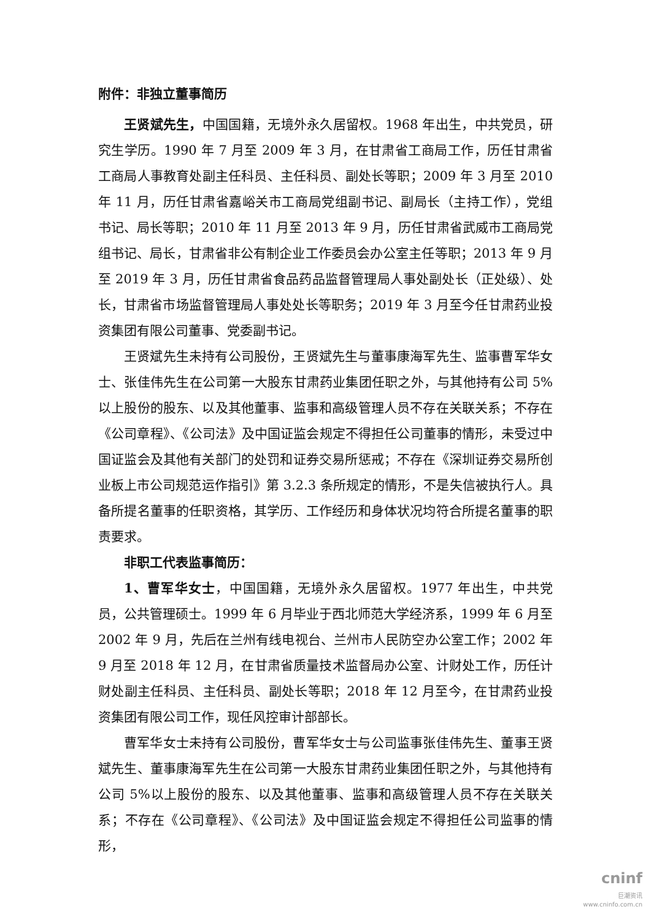附件：非独立董事简历
王贤斌先生，中国国籍，无境外永久居留权。1968 年出生，中共党员，研究生学历。1990 年 7 月至 2009 年 3 月，在甘肃省工商局工作，历任甘肃省工商局人事教育处副主任科员、主任科员、副处长等职；2009 年 3 月至 2010 年 11 月，历任甘肃省嘉峪关市工商局党组副书记、副局长（主持工作），党组书记、局长等职；2010 年 11 月至 2013 年 9 月，历任甘肃省武威市工商局党组书记、局长，甘肃省非公有制企业工作委员会办公室主任等职；2013 年 9 月至 2019 年 3 月，历任甘肃省食品药品监督管理局人事处副处长（正处级）、处长，甘肃省市场监督管理局人事处处长等职务；2019 年 3 月至今任甘肃药业投资集团有限公司董事、党委副书记。
王贤斌先生未持有公司股份，王贤斌先生与董事康海军先生、监事曹军华女士、张佳伟先生在公司第一大股东甘肃药业集团任职之外，与其他持有公司 5%以上股份的股东、以及其他董事、监事和高级管理人员不存在关联关系；不存在《公司章程》、《公司法》及中国证监会规定不得担任公司董事的情形，未受过中国证监会及其他有关部门的处罚和证券交易所惩戒；不存在《深圳证券交易所创业板上市公司规范运作指引》第 3.2.3 条所规定的情形，不是失信被执行人。具备所提名董事的任职资格，其学历、工作经历和身体状况均符合所提名董事的职责要求。
非职工代表监事简历：
1、曹军华女士，中国国籍，无境外永久居留权。1977 年出生，中共党员，公共管理硕士。1999 年 6 月毕业于西北师范大学经济系，1999 年 6 月至 2002 年 9 月，先后在兰州有线电视台、兰州市人民防空办公室工作；2002 年 9 月至 2018 年 12 月，在甘肃省质量技术监督局办公室、计财处工作，历任计财处副主任科员、主任科员、副处长等职；2018 年 12 月至今，在甘肃药业投资集团有限公司工作，现任风控审计部部长。
曹军华女士未持有公司股份，曹军华女士与公司监事张佳伟先生、董事王贤斌先生、董事康海军先生在公司第一大股东甘肃药业集团任职之外，与其他持有公司 5%以上股份的股东、以及其他董事、监事和高级管理人员不存在关联关系；不存在《公司章程》、《公司法》及中国证监会规定不得担任公司监事的情形，
cninf
巨潮资讯
www.cninfo.com.cn